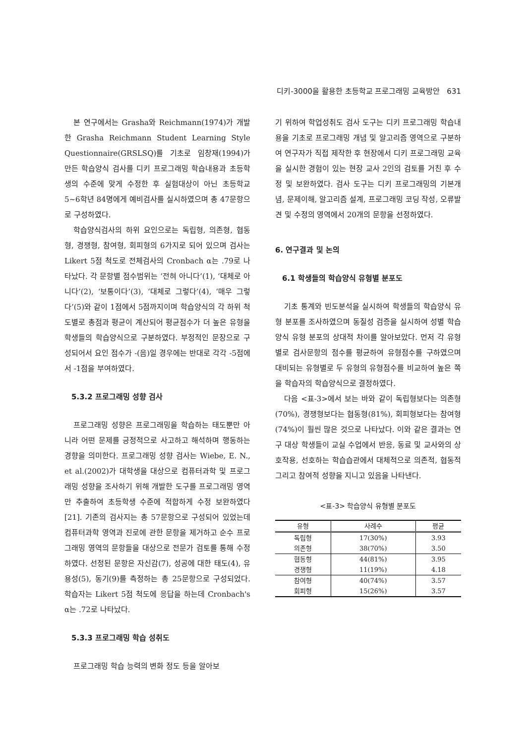디키-3000을 활용한 초등학교 프로그래밍 교육방안 631
본 연구에서는 Grasha와 Reichmann(1974)가 개발한 Grasha Reichmann Student Learning Style Questionnaire(GRSLSQ)를 기초로 임창재(1994)가 만든 학습양식 검사를 디키 프로그래밍 학습내용과 초등학생의 수준에 맞게 수정한 후 실험대상이 아닌 초등학교 5~6학년 84명에게 예비검사를 실시하였으며 총 47문항으로 구성하였다.
학습양식검사의 하위 요인으로는 독립형, 의존형, 협동형, 경쟁형, 참여형, 회피형의 6가지로 되어 있으며 검사는 Likert 5점 척도로 전체검사의 Cronbach α는 .79로 나타났다. 각 문항별 점수범위는 ‘전혀 아니다’(1), ‘대체로 아니다’(2), ‘보통이다’(3), ‘대체로 그렇다’(4), ‘매우 그렇다’(5)와 같이 1점에서 5점까지이며 학습양식의 각 하위 척도별로 총점과 평균이 계산되어 평균점수가 더 높은 유형을 학생들의 학습양식으로 구분하였다. 부정적인 문장으로 구성되어서 요인 점수가 -(음)일 경우에는 반대로 각각 -5점에서 -1점을 부여하였다.
5.3.2 프로그래밍 성향 검사
프로그래밍 성향은 프로그래밍을 학습하는 태도뿐만 아니라 어떤 문제를 긍정적으로 사고하고 해석하며 행동하는 경향을 의미한다. 프로그래밍 성향 검사는 Wiebe, E. N., et al.(2002)가 대학생을 대상으로 컴퓨터과학 및 프로그래밍 성향을 조사하기 위해 개발한 도구를 프로그래밍 영역만 추출하여 초등학생 수준에 적합하게 수정 보완하였다[21]. 기존의 검사지는 총 57문항으로 구성되어 있었는데 컴퓨터과학 영역과 진로에 관한 문항을 제거하고 순수 프로그래밍 영역의 문항들을 대상으로 전문가 검토를 통해 수정하였다. 선정된 문항은 자신감(7), 성공에 대한 태도(4), 유용성(5), 동기(9)를 측정하는 총 25문항으로 구성되었다. 학습자는 Likert 5점 척도에 응답을 하는데 Cronbach's α는 .72로 나타났다.
5.3.3 프로그래밍 학습 성취도
프로그래밍 학습 능력의 변화 정도 등을 알아보
기 위하여 학업성취도 검사 도구는 디키 프로그래밍 학습내용을 기초로 프로그래밍 개념 및 알고리즘 영역으로 구분하여 연구자가 직접 제작한 후 현장에서 디키 프로그래밍 교육을 실시한 경험이 있는 현장 교사 2인의 검토를 거친 후 수정 및 보완하였다. 검사 도구는 디키 프로그래밍의 기본개념, 문제이해, 알고리즘 설계, 프로그래밍 코딩 작성, 오류발견 및 수정의 영역에서 20개의 문항을 선정하였다.
6. 연구결과 및 논의
6.1 학생들의 학습양식 유형별 분포도
기초 통계와 빈도분석을 실시하여 학생들의 학습양식 유형 분포를 조사하였으며 동질성 검증을 실시하여 성별 학습양식 유형 분포의 상대적 차이를 알아보았다. 먼저 각 유형별로 검사문항의 점수를 평균하여 유형점수를 구하였으며 대비되는 유형별로 두 유형의 유형점수를 비교하여 높은 쪽을 학습자의 학습양식으로 결정하였다.
다음 <표-3>에서 보는 바와 같이 독립형보다는 의존형(70%), 경쟁형보다는 협동형(81%), 회피형보다는 참여형(74%)이 훨씬 많은 것으로 나타났다. 이와 같은 결과는 연구 대상 학생들이 교실 수업에서 반응, 동료 및 교사와의 상호작용, 선호하는 학습습관에서 대체적으로 의존적, 협동적 그리고 참여적 성향을 지니고 있음을 나타낸다.
<표-3> 학습양식 유형별 분포도
| 유형 | 사례수 | 평균 |
| --- | --- | --- |
| 독립형 | 17(30%) | 3.93 |
| 의존형 | 38(70%) | 3.50 |
| 협동형 | 44(81%) | 3.95 |
| 경쟁형 | 11(19%) | 4.18 |
| 참여형 | 40(74%) | 3.57 |
| 회피형 | 15(26%) | 3.57 |